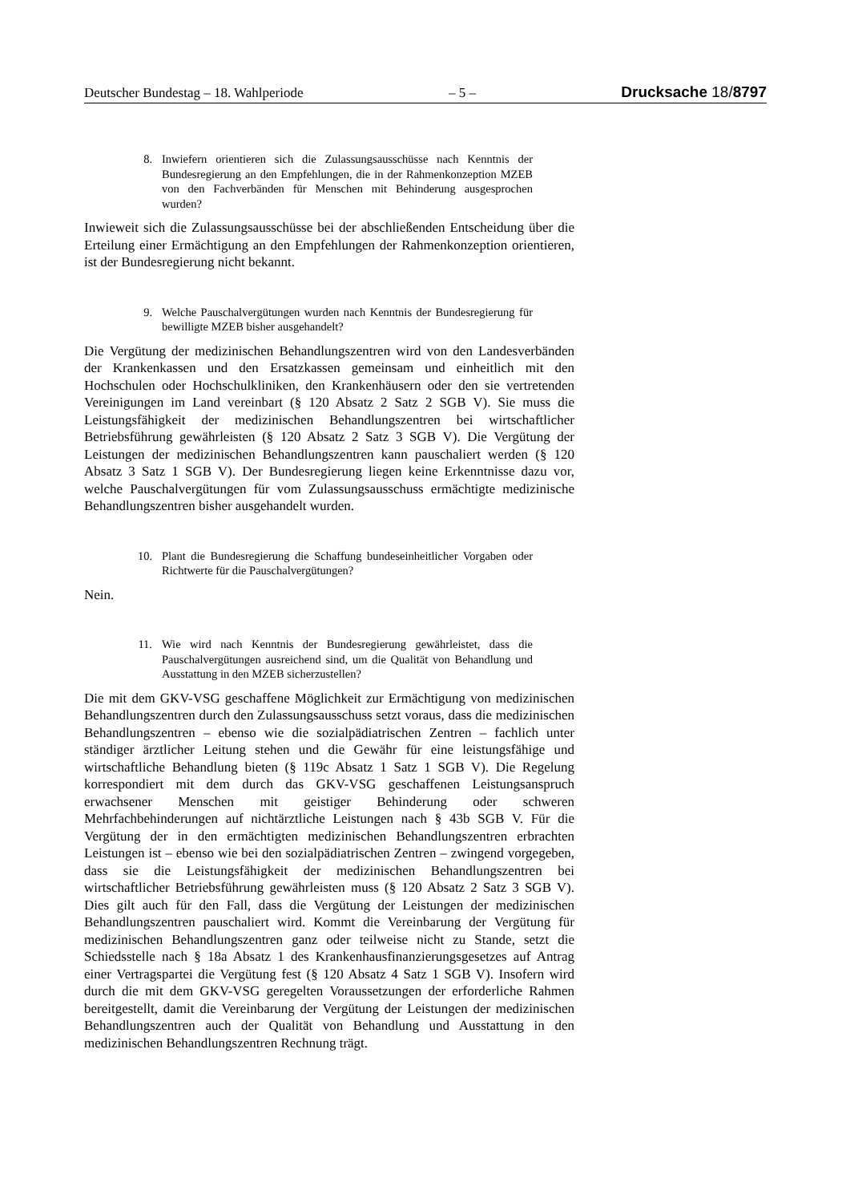Deutscher Bundestag – 18. Wahlperiode – 5 – Drucksache 18/8797
8. Inwiefern orientieren sich die Zulassungsausschüsse nach Kenntnis der Bundesregierung an den Empfehlungen, die in der Rahmenkonzeption MZEB von den Fachverbänden für Menschen mit Behinderung ausgesprochen wurden?
Inwieweit sich die Zulassungsausschüsse bei der abschließenden Entscheidung über die Erteilung einer Ermächtigung an den Empfehlungen der Rahmenkonzeption orientieren, ist der Bundesregierung nicht bekannt.
9. Welche Pauschalvergütungen wurden nach Kenntnis der Bundesregierung für bewilligte MZEB bisher ausgehandelt?
Die Vergütung der medizinischen Behandlungszentren wird von den Landesverbänden der Krankenkassen und den Ersatzkassen gemeinsam und einheitlich mit den Hochschulen oder Hochschulkliniken, den Krankenhäusern oder den sie vertretenden Vereinigungen im Land vereinbart (§ 120 Absatz 2 Satz 2 SGB V). Sie muss die Leistungsfähigkeit der medizinischen Behandlungszentren bei wirtschaftlicher Betriebsführung gewährleisten (§ 120 Absatz 2 Satz 3 SGB V). Die Vergütung der Leistungen der medizinischen Behandlungszentren kann pauschaliert werden (§ 120 Absatz 3 Satz 1 SGB V). Der Bundesregierung liegen keine Erkenntnisse dazu vor, welche Pauschalvergütungen für vom Zulassungsausschuss ermächtigte medizinische Behandlungszentren bisher ausgehandelt wurden.
10. Plant die Bundesregierung die Schaffung bundeseinheitlicher Vorgaben oder Richtwerte für die Pauschalvergütungen?
Nein.
11. Wie wird nach Kenntnis der Bundesregierung gewährleistet, dass die Pauschalvergütungen ausreichend sind, um die Qualität von Behandlung und Ausstattung in den MZEB sicherzustellen?
Die mit dem GKV-VSG geschaffene Möglichkeit zur Ermächtigung von medizinischen Behandlungszentren durch den Zulassungsausschuss setzt voraus, dass die medizinischen Behandlungszentren – ebenso wie die sozialpädiatrischen Zentren – fachlich unter ständiger ärztlicher Leitung stehen und die Gewähr für eine leistungsfähige und wirtschaftliche Behandlung bieten (§ 119c Absatz 1 Satz 1 SGB V). Die Regelung korrespondiert mit dem durch das GKV-VSG geschaffenen Leistungsanspruch erwachsener Menschen mit geistiger Behinderung oder schweren Mehrfachbehinderungen auf nichtärztliche Leistungen nach § 43b SGB V. Für die Vergütung der in den ermächtigten medizinischen Behandlungszentren erbrachten Leistungen ist – ebenso wie bei den sozialpädiatrischen Zentren – zwingend vorgegeben, dass sie die Leistungsfähigkeit der medizinischen Behandlungszentren bei wirtschaftlicher Betriebsführung gewährleisten muss (§ 120 Absatz 2 Satz 3 SGB V). Dies gilt auch für den Fall, dass die Vergütung der Leistungen der medizinischen Behandlungszentren pauschaliert wird. Kommt die Vereinbarung der Vergütung für medizinischen Behandlungszentren ganz oder teilweise nicht zu Stande, setzt die Schiedsstelle nach § 18a Absatz 1 des Krankenhausfinanzierungsgesetzes auf Antrag einer Vertragspartei die Vergütung fest (§ 120 Absatz 4 Satz 1 SGB V). Insofern wird durch die mit dem GKV-VSG geregelten Voraussetzungen der erforderliche Rahmen bereitgestellt, damit die Vereinbarung der Vergütung der Leistungen der medizinischen Behandlungszentren auch der Qualität von Behandlung und Ausstattung in den medizinischen Behandlungszentren Rechnung trägt.